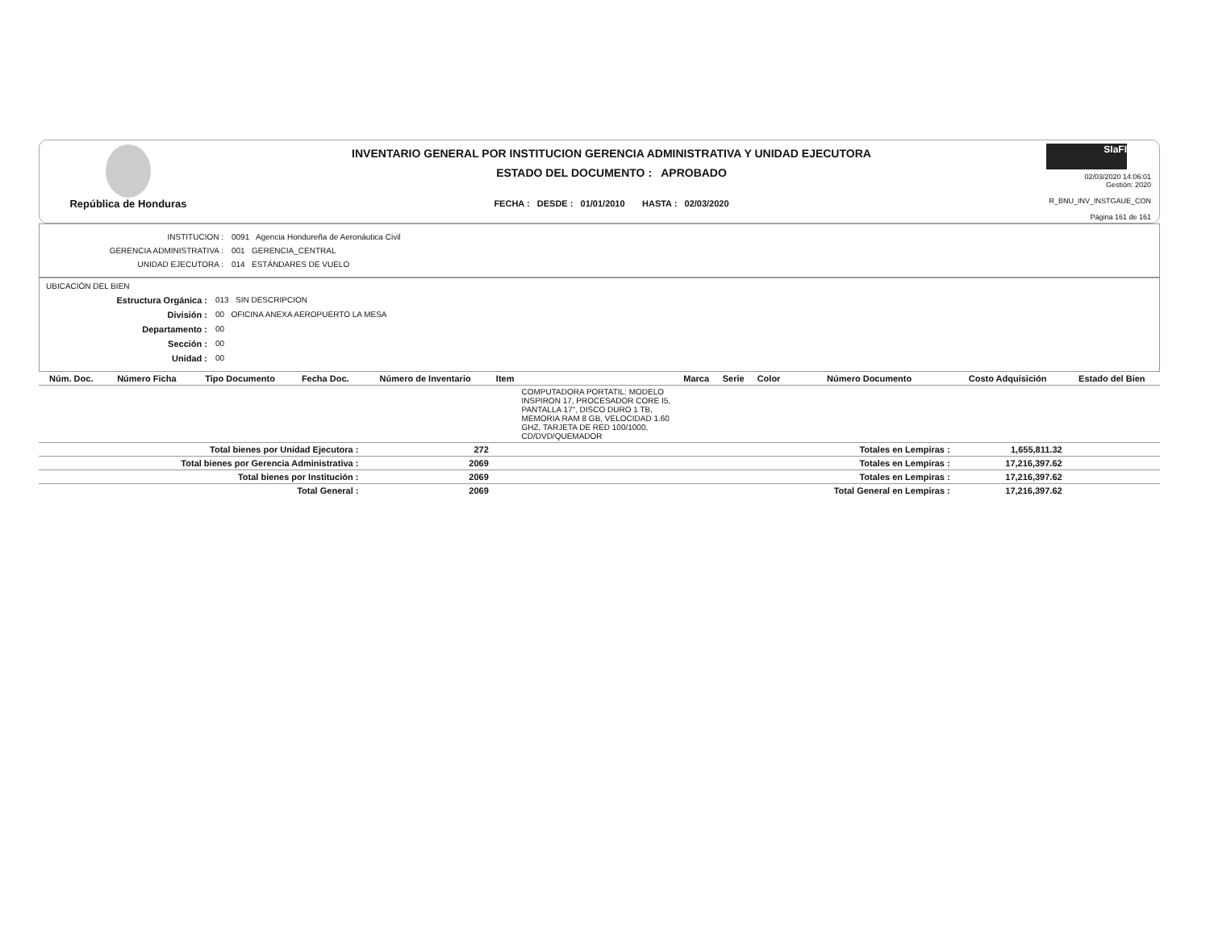República de Honduras
INVENTARIO GENERAL POR INSTITUCION GERENCIA ADMINISTRATIVA Y UNIDAD EJECUTORA
ESTADO DEL DOCUMENTO : APROBADO
FECHA : DESDE : 01/01/2010 HASTA : 02/03/2020
SIaFI
02/03/2020 14:06:01
Gestión: 2020
R_BNU_INV_INSTGAUE_CON
Página 161 de 161
INSTITUCION : 0091 Agencia Hondureña de Aeronáutica Civil
GERENCIA ADMINISTRATIVA : 001 GERENCIA_CENTRAL
UNIDAD EJECUTORA : 014 ESTÁNDARES DE VUELO
UBICACIÓN DEL BIEN
Estructura Orgánica : 013 SIN DESCRIPCION
División : 00 OFICINA ANEXA AEROPUERTO LA MESA
Departamento : 00
Sección : 00
Unidad : 00
| Núm. Doc. | Número Ficha | Tipo Documento | Fecha Doc. | Número de Inventario | Item | | Marca | Serie | Color | Número Documento | Costo Adquisición | Estado del Bien |
| --- | --- | --- | --- | --- | --- | --- | --- | --- | --- | --- | --- | --- |
| | | | | | | COMPUTADORA PORTATIL: MODELO INSPIRON 17, PROCESADOR CORE I5, PANTALLA 17", DISCO DURO 1 TB, MEMORIA RAM 8 GB, VELOCIDAD 1.60 GHZ, TARJETA DE RED 100/1000, CD/DVD/QUEMADOR | | | | | | |
| Total bienes por Unidad Ejecutora : | | | | 272 | | | | | | Totales en Lempiras : | 1,655,811.32 | |
| Total bienes por Gerencia Administrativa : | | | | 2069 | | | | | | Totales en Lempiras : | 17,216,397.62 | |
| Total bienes por Institución : | | | | 2069 | | | | | | Totales en Lempiras : | 17,216,397.62 | |
| Total General : | | | | 2069 | | | | | | Total General en Lempiras : | 17,216,397.62 | |